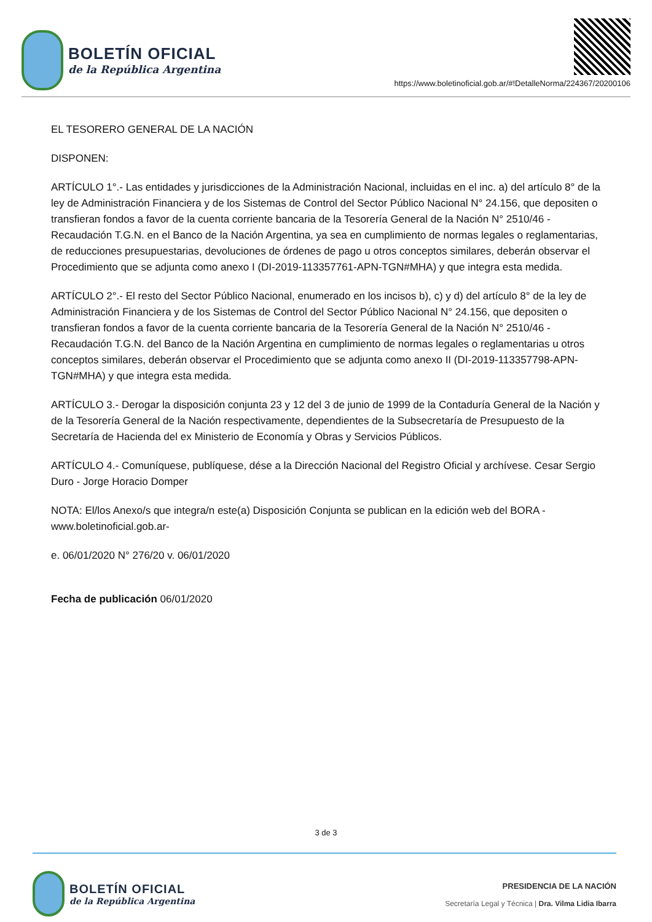BOLETÍN OFICIAL
de la República Argentina
https://www.boletinoficial.gob.ar/#!DetalleNorma/224367/20200106
EL TESORERO GENERAL DE LA NACIÓN
DISPONEN:
ARTÍCULO 1°.- Las entidades y jurisdicciones de la Administración Nacional, incluidas en el inc. a) del artículo 8° de la ley de Administración Financiera y de los Sistemas de Control del Sector Público Nacional N° 24.156, que depositen o transfieran fondos a favor de la cuenta corriente bancaria de la Tesorería General de la Nación N° 2510/46 - Recaudación T.G.N. en el Banco de la Nación Argentina, ya sea en cumplimiento de normas legales o reglamentarias, de reducciones presupuestarias, devoluciones de órdenes de pago u otros conceptos similares, deberán observar el Procedimiento que se adjunta como anexo I (DI-2019-113357761-APN-TGN#MHA) y que integra esta medida.
ARTÍCULO 2°.- El resto del Sector Público Nacional, enumerado en los incisos b), c) y d) del artículo 8° de la ley de Administración Financiera y de los Sistemas de Control del Sector Público Nacional N° 24.156, que depositen o transfieran fondos a favor de la cuenta corriente bancaria de la Tesorería General de la Nación N° 2510/46 - Recaudación T.G.N. del Banco de la Nación Argentina en cumplimiento de normas legales o reglamentarias u otros conceptos similares, deberán observar el Procedimiento que se adjunta como anexo II (DI-2019-113357798-APN-TGN#MHA) y que integra esta medida.
ARTÍCULO 3.- Derogar la disposición conjunta 23 y 12 del 3 de junio de 1999 de la Contaduría General de la Nación y de la Tesorería General de la Nación respectivamente, dependientes de la Subsecretaría de Presupuesto de la Secretaría de Hacienda del ex Ministerio de Economía y Obras y Servicios Públicos.
ARTÍCULO 4.- Comuníquese, publíquese, dése a la Dirección Nacional del Registro Oficial y archívese. Cesar Sergio Duro - Jorge Horacio Domper
NOTA: El/los Anexo/s que integra/n este(a) Disposición Conjunta se publican en la edición web del BORA -www.boletinoficial.gob.ar-
e. 06/01/2020 N° 276/20 v. 06/01/2020
Fecha de publicación 06/01/2020
3 de 3
BOLETÍN OFICIAL
de la República Argentina
PRESIDENCIA DE LA NACIÓN
Secretaría Legal y Técnica | Dra. Vilma Lidia Ibarra